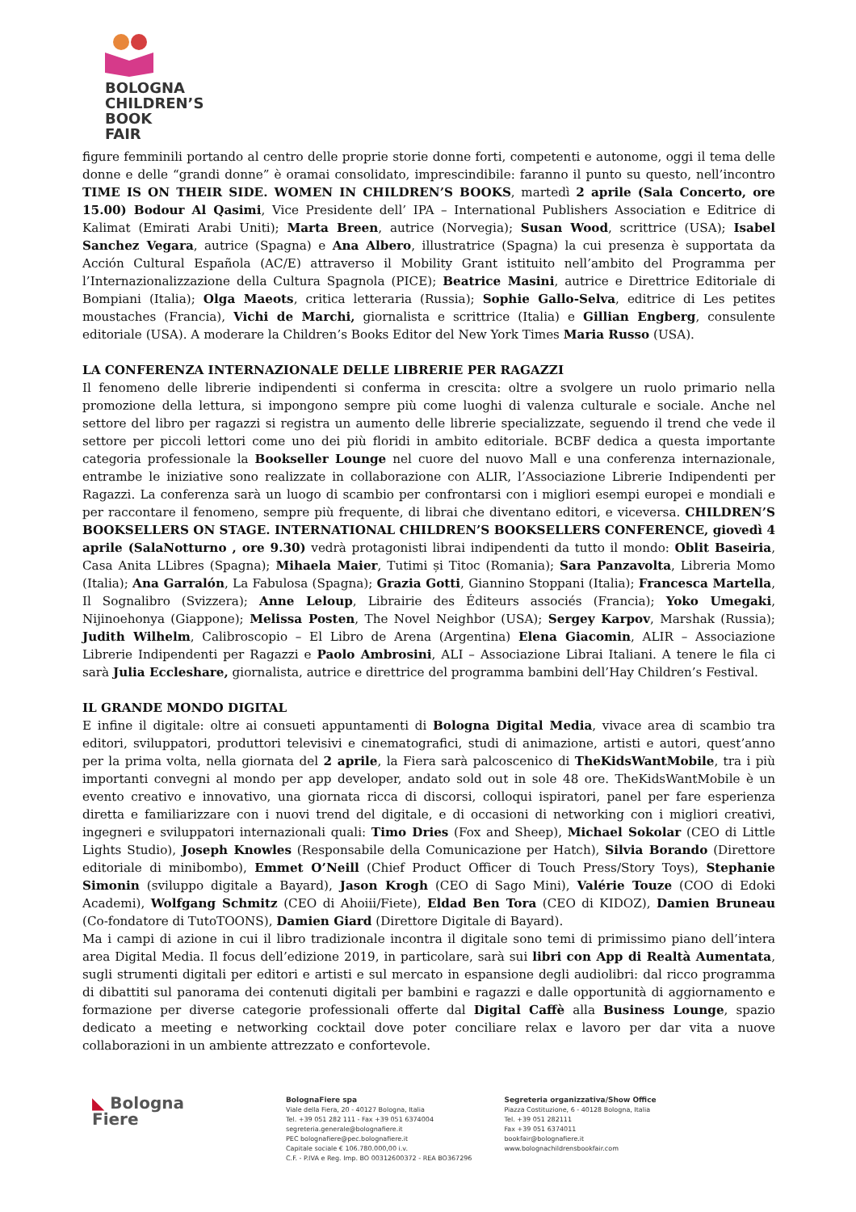BOLOGNA
CHILDREN’S
BOOK
FAIR
figure femminili portando al centro delle proprie storie donne forti, competenti e autonome, oggi il tema delle donne e delle “grandi donne” è oramai consolidato, imprescindibile: faranno il punto su questo, nell’incontro TIME IS ON THEIR SIDE. WOMEN IN CHILDREN’S BOOKS, martedì 2 aprile (Sala Concerto, ore 15.00) Bodour Al Qasimi, Vice Presidente dell’ IPA – International Publishers Association e Editrice di Kalimat (Emirati Arabi Uniti); Marta Breen, autrice (Norvegia); Susan Wood, scrittrice (USA); Isabel Sanchez Vegara, autrice (Spagna) e Ana Albero, illustratrice (Spagna) la cui presenza è supportata da Acción Cultural Española (AC/E) attraverso il Mobility Grant istituito nell’ambito del Programma per l’Internazionalizzazione della Cultura Spagnola (PICE); Beatrice Masini, autrice e Direttrice Editoriale di Bompiani (Italia); Olga Maeots, critica letteraria (Russia); Sophie Gallo-Selva, editrice di Les petites moustaches (Francia), Vichi de Marchi, giornalista e scrittrice (Italia) e Gillian Engberg, consulente editoriale (USA). A moderare la Children’s Books Editor del New York Times Maria Russo (USA).
LA CONFERENZA INTERNAZIONALE DELLE LIBRERIE PER RAGAZZI
Il fenomeno delle librerie indipendenti si conferma in crescita: oltre a svolgere un ruolo primario nella promozione della lettura, si impongono sempre più come luoghi di valenza culturale e sociale. Anche nel settore del libro per ragazzi si registra un aumento delle librerie specializzate, seguendo il trend che vede il settore per piccoli lettori come uno dei più floridi in ambito editoriale. BCBF dedica a questa importante categoria professionale la Bookseller Lounge nel cuore del nuovo Mall e una conferenza internazionale, entrambe le iniziative sono realizzate in collaborazione con ALIR, l’Associazione Librerie Indipendenti per Ragazzi. La conferenza sarà un luogo di scambio per confrontarsi con i migliori esempi europei e mondiali e per raccontare il fenomeno, sempre più frequente, di librai che diventano editori, e viceversa. CHILDREN’S BOOKSELLERS ON STAGE. INTERNATIONAL CHILDREN’S BOOKSELLERS CONFERENCE, giovedì 4 aprile (SalaNotturno , ore 9.30) vedrà protagonisti librai indipendenti da tutto il mondo: Oblit Baseiria, Casa Anita LLibres (Spagna); Mihaela Maier, Tutimi și Titoc (Romania); Sara Panzavolta, Libreria Momo (Italia); Ana Garralón, La Fabulosa (Spagna); Grazia Gotti, Giannino Stoppani (Italia); Francesca Martella, Il Sognalibro (Svizzera); Anne Leloup, Librairie des Éditeurs associés (Francia); Yoko Umegaki, Nijinoehonya (Giappone); Melissa Posten, The Novel Neighbor (USA); Sergey Karpov, Marshak (Russia); Judith Wilhelm, Calibroscopio – El Libro de Arena (Argentina) Elena Giacomin, ALIR – Associazione Librerie Indipendenti per Ragazzi e Paolo Ambrosini, ALI – Associazione Librai Italiani. A tenere le fila ci sarà Julia Eccleshare, giornalista, autrice e direttrice del programma bambini dell’Hay Children’s Festival.
IL GRANDE MONDO DIGITAL
E infine il digitale: oltre ai consueti appuntamenti di Bologna Digital Media, vivace area di scambio tra editori, sviluppatori, produttori televisivi e cinematografici, studi di animazione, artisti e autori, quest’anno per la prima volta, nella giornata del 2 aprile, la Fiera sarà palcoscenico di TheKidsWantMobile, tra i più importanti convegni al mondo per app developer, andato sold out in sole 48 ore. TheKidsWantMobile è un evento creativo e innovativo, una giornata ricca di discorsi, colloqui ispiratori, panel per fare esperienza diretta e familiarizzare con i nuovi trend del digitale, e di occasioni di networking con i migliori creativi, ingegneri e sviluppatori internazionali quali: Timo Dries (Fox and Sheep), Michael Sokolar (CEO di Little Lights Studio), Joseph Knowles (Responsabile della Comunicazione per Hatch), Silvia Borando (Direttore editoriale di minibombo), Emmet O’Neill (Chief Product Officer di Touch Press/Story Toys), Stephanie Simonin (sviluppo digitale a Bayard), Jason Krogh (CEO di Sago Mini), Valérie Touze (COO di Edoki Academi), Wolfgang Schmitz (CEO di Ahoiii/Fiete), Eldad Ben Tora (CEO di KIDOZ), Damien Bruneau (Co-fondatore di TutoTOONS), Damien Giard (Direttore Digitale di Bayard).
Ma i campi di azione in cui il libro tradizionale incontra il digitale sono temi di primissimo piano dell’intera area Digital Media. Il focus dell’edizione 2019, in particolare, sarà sui libri con App di Realtà Aumentata, sugli strumenti digitali per editori e artisti e sul mercato in espansione degli audiolibri: dal ricco programma di dibattiti sul panorama dei contenuti digitali per bambini e ragazzi e dalle opportunità di aggiornamento e formazione per diverse categorie professionali offerte dal Digital Caffè alla Business Lounge, spazio dedicato a meeting e networking cocktail dove poter conciliare relax e lavoro per dar vita a nuove collaborazioni in un ambiente attrezzato e confortevole.
◣ Bologna
Fiere
BolognaFiere spa
Viale della Fiera, 20 - 40127 Bologna, Italia
Tel. +39 051 282 111 - Fax +39 051 6374004
segreteria.generale@bolognafiere.it
PEC bolognafiere@pec.bolognafiere.it
Capitale sociale € 106.780.000,00 i.v.
C.F. - P.IVA e Reg. Imp. BO 00312600372 - REA BO367296
Segreteria organizzativa/Show Office
Piazza Costituzione, 6 - 40128 Bologna, Italia
Tel. +39 051 282111
Fax +39 051 6374011
bookfair@bolognafiere.it
www.bolognachildrensbookfair.com